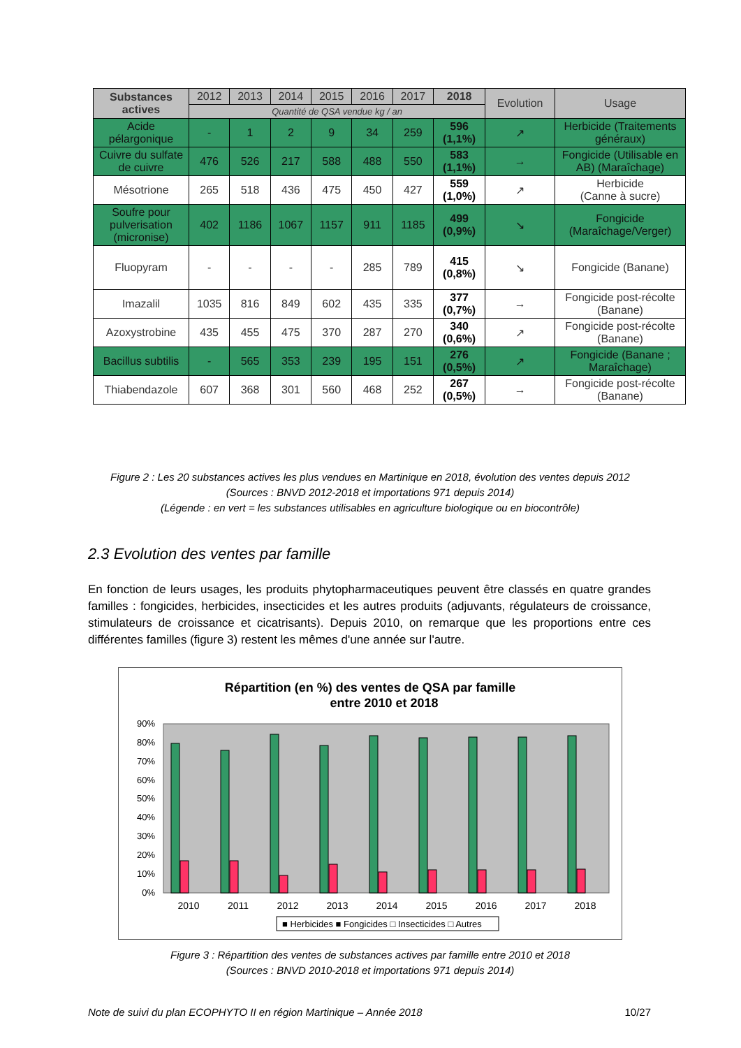| Substances actives | 2012 | 2013 | 2014 | 2015 | 2016 | 2017 | 2018 | Evolution | Usage |
| --- | --- | --- | --- | --- | --- | --- | --- | --- | --- |
| | Quantité de QSA vendue kg / an | | | | | | | | |
| Acide pélargonique | - | 1 | 2 | 9 | 34 | 259 | 596 (1,1%) | ↗ | Herbicide (Traitements généraux) |
| Cuivre du sulfate de cuivre | 476 | 526 | 217 | 588 | 488 | 550 | 583 (1,1%) | → | Fongicide (Utilisable en AB) (Maraîchage) |
| Mésotrione | 265 | 518 | 436 | 475 | 450 | 427 | 559 (1,0%) | ↗ | Herbicide (Canne à sucre) |
| Soufre pour pulverisation (micronise) | 402 | 1186 | 1067 | 1157 | 911 | 1185 | 499 (0,9%) | ↘ | Fongicide (Maraîchage/Verger) |
| Fluopyram | - | - | - | - | 285 | 789 | 415 (0,8%) | ↘ | Fongicide (Banane) |
| Imazalil | 1035 | 816 | 849 | 602 | 435 | 335 | 377 (0,7%) | → | Fongicide post-récolte (Banane) |
| Azoxystrobine | 435 | 455 | 475 | 370 | 287 | 270 | 340 (0,6%) | ↗ | Fongicide post-récolte (Banane) |
| Bacillus subtilis | - | 565 | 353 | 239 | 195 | 151 | 276 (0,5%) | ↗ | Fongicide (Banane ; Maraîchage) |
| Thiabendazole | 607 | 368 | 301 | 560 | 468 | 252 | 267 (0,5%) | → | Fongicide post-récolte (Banane) |
Figure 2 : Les 20 substances actives les plus vendues en Martinique en 2018, évolution des ventes depuis 2012
(Sources : BNVD 2012-2018 et importations 971 depuis 2014)
(Légende : en vert = les substances utilisables en agriculture biologique ou en biocontrôle)
2.3 Evolution des ventes par famille
En fonction de leurs usages, les produits phytopharmaceutiques peuvent être classés en quatre grandes familles : fongicides, herbicides, insecticides et les autres produits (adjuvants, régulateurs de croissance, stimulateurs de croissance et cicatrisants). Depuis 2010, on remarque que les proportions entre ces différentes familles (figure 3) restent les mêmes d'une année sur l'autre.
Répartition (en %) des ventes de QSA par famille
entre 2010 et 2018
0%
10%
20%
30%
40%
50%
60%
70%
80%
90%
2010
2011
2012
2013
2014
2015
2016
2017
2018
■ Herbicides ■ Fongicides □ Insecticides □ Autres
Figure 3 : Répartition des ventes de substances actives par famille entre 2010 et 2018
(Sources : BNVD 2010-2018 et importations 971 depuis 2014)
Note de suivi du plan ECOPHYTO II en région Martinique – Année 2018 10/27